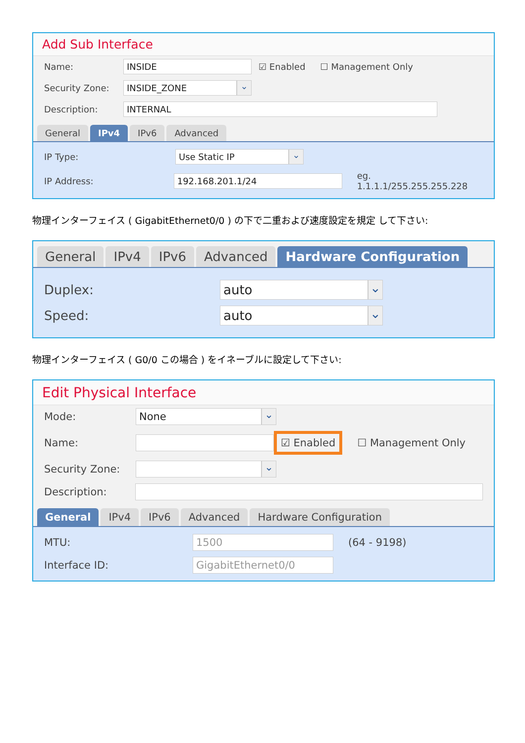Add Sub Interface
Name: INSIDE ☑ Enabled ☐ Management Only
Security Zone: INSIDE_ZONE ⌄
Description: INTERNAL
General IPv4 IPv6 Advanced
IP Type: Use Static IP ⌄
IP Address: 192.168.201.1/24 eg. 1.1.1.1/255.255.255.228
物理インターフェイス ( GigabitEthernet0/0 ) の下で二重および速度設定を規定 して下さい:
General IPv4 IPv6 Advanced Hardware Configuration
Duplex: auto ⌄
Speed: auto ⌄
物理インターフェイス ( G0/0 この場合 ) をイネーブルに設定して下さい:
Edit Physical Interface
Mode: None ⌄
Name: ☑ Enabled ☐ Management Only
Security Zone: ⌄
Description:
General IPv4 IPv6 Advanced Hardware Configuration
MTU: 1500 (64 - 9198)
Interface ID: GigabitEthernet0/0